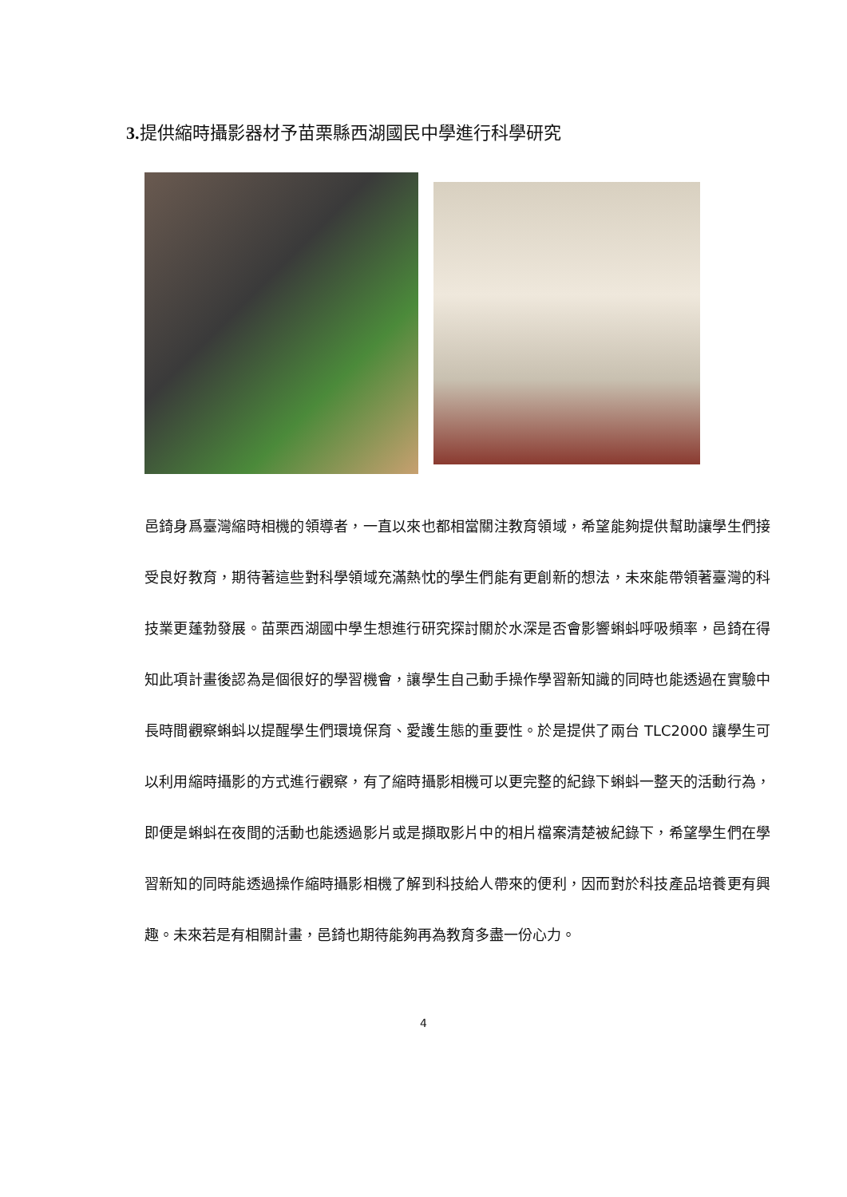3. 提供縮時攝影器材予苗栗縣西湖國民中學進行科學研究
邑錡身爲臺灣縮時相機的領導者，一直以來也都相當關注教育領域，希望能夠提供幫助讓學生們接受良好教育，期待著這些對科學領域充滿熱忱的學生們能有更創新的想法，未來能帶領著臺灣的科技業更蓬勃發展。苗栗西湖國中學生想進行研究探討關於水深是否會影響蝌蚪呼吸頻率，邑錡在得知此項計畫後認為是個很好的學習機會，讓學生自己動手操作學習新知識的同時也能透過在實驗中長時間觀察蝌蚪以提醒學生們環境保育、愛護生態的重要性。於是提供了兩台 TLC2000 讓學生可以利用縮時攝影的方式進行觀察，有了縮時攝影相機可以更完整的紀錄下蝌蚪一整天的活動行為，即便是蝌蚪在夜間的活動也能透過影片或是擷取影片中的相片檔案清楚被紀錄下，希望學生們在學習新知的同時能透過操作縮時攝影相機了解到科技給人帶來的便利，因而對於科技產品培養更有興趣。未來若是有相關計畫，邑錡也期待能夠再為教育多盡一份心力。
4